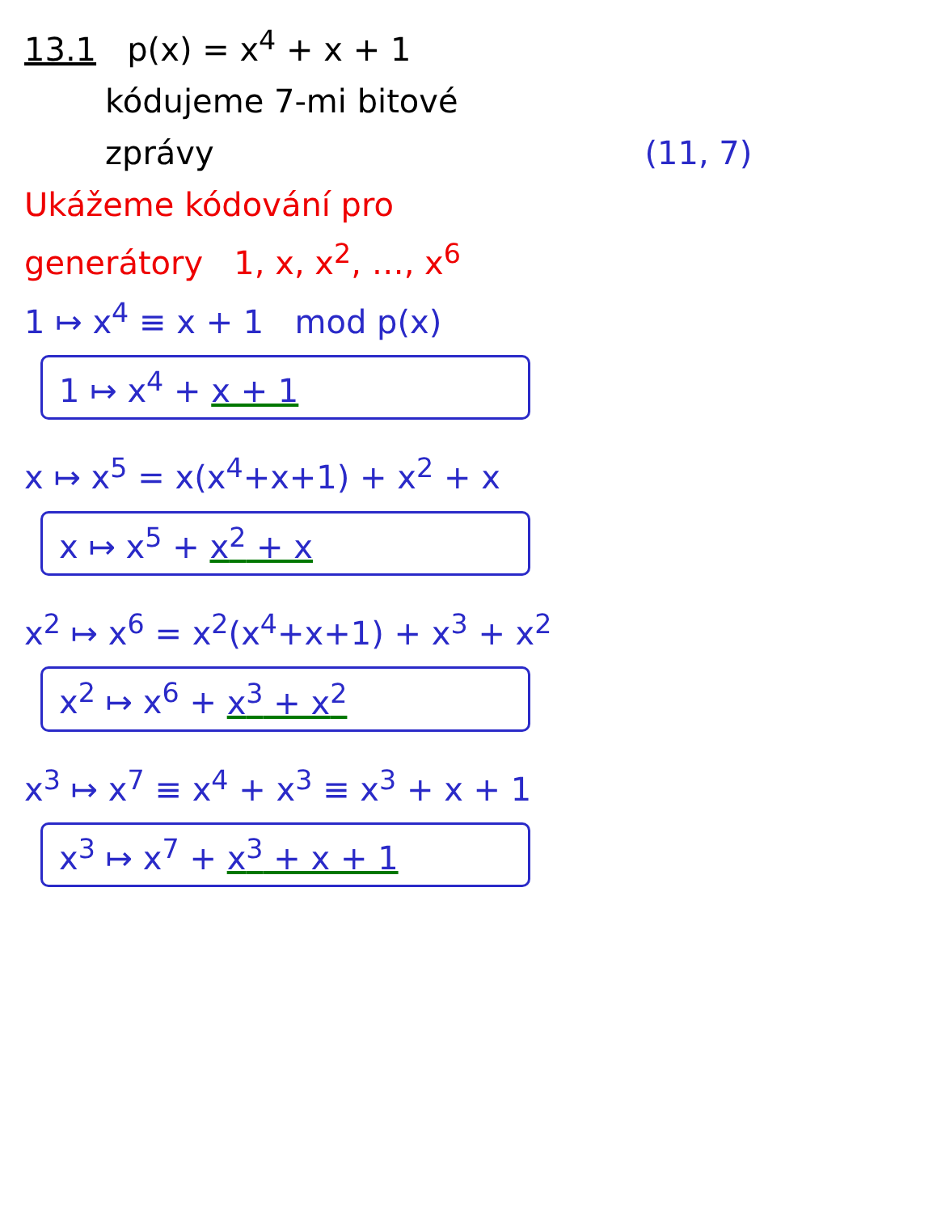13.1 p(x) = x<sup>4</sup> + x + 1
kódujeme 7-mi bitové
zprávy (11, 7)
Ukážeme kódování pro
generátory 1, x, x<sup>2</sup>, …, x<sup>6</sup>
1 ↦ x<sup>4</sup> ≡ x + 1 mod p(x)
1 ↦ x<sup>4</sup> + x + 1
x ↦ x<sup>5</sup> = x(x<sup>4</sup>+x+1) + x<sup>2</sup> + x
x ↦ x<sup>5</sup> + x<sup>2</sup> + x
x<sup>2</sup> ↦ x<sup>6</sup> = x<sup>2</sup>(x<sup>4</sup>+x+1) + x<sup>3</sup> + x<sup>2</sup>
x<sup>2</sup> ↦ x<sup>6</sup> + x<sup>3</sup> + x<sup>2</sup>
x<sup>3</sup> ↦ x<sup>7</sup> ≡ x<sup>4</sup> + x<sup>3</sup> ≡ x<sup>3</sup> + x + 1
x<sup>3</sup> ↦ x<sup>7</sup> + x<sup>3</sup> + x + 1